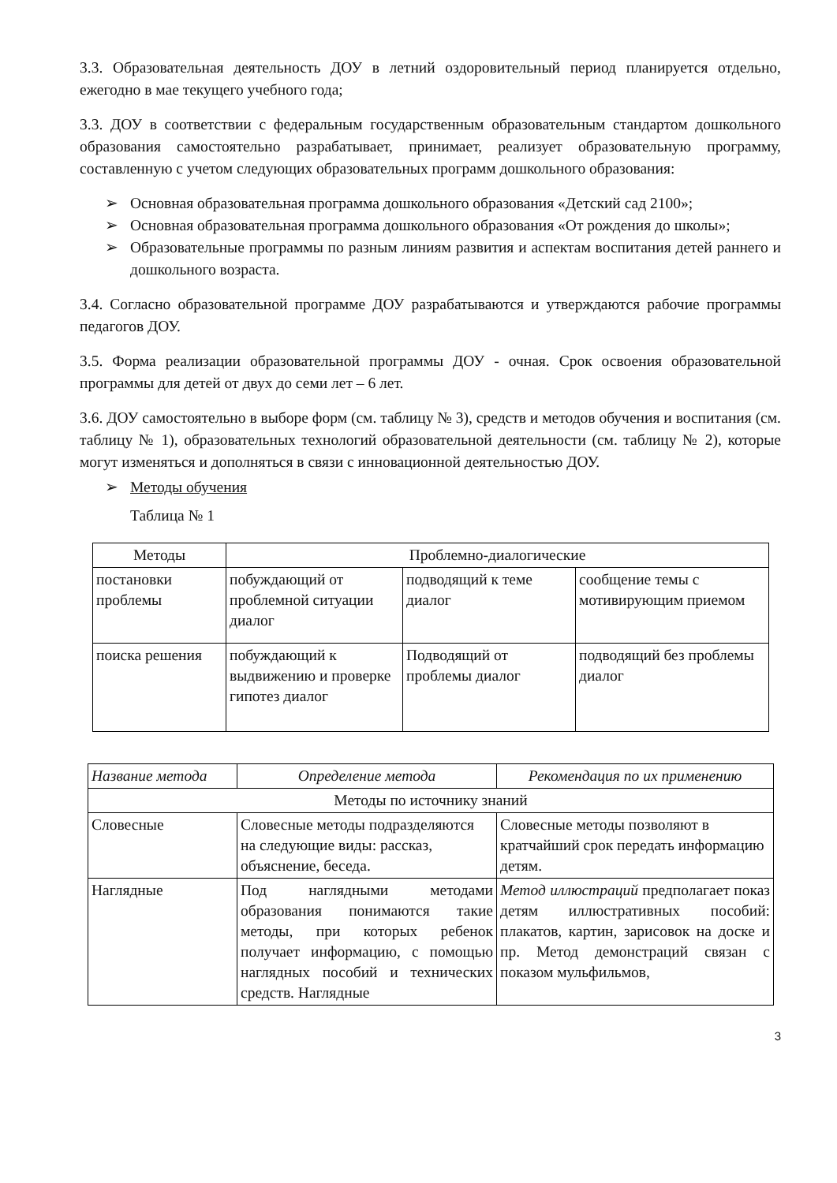3.3. Образовательная деятельность ДОУ в летний оздоровительный период планируется отдельно, ежегодно в мае текущего учебного года;
3.3. ДОУ в соответствии с федеральным государственным образовательным стандартом дошкольного образования самостоятельно разрабатывает, принимает, реализует образовательную программу, составленную с учетом следующих образовательных программ дошкольного образования:
➢ Основная образовательная программа дошкольного образования «Детский сад 2100»;
➢ Основная образовательная программа дошкольного образования «От рождения до школы»;
➢ Образовательные программы по разным линиям развития и аспектам воспитания детей раннего и дошкольного возраста.
3.4. Согласно образовательной программе ДОУ разрабатываются и утверждаются рабочие программы педагогов ДОУ.
3.5. Форма реализации образовательной программы ДОУ - очная. Срок освоения образовательной программы для детей от двух до семи лет – 6 лет.
3.6. ДОУ самостоятельно в выборе форм (см. таблицу № 3), средств и методов обучения и воспитания (см. таблицу № 1), образовательных технологий образовательной деятельности (см. таблицу № 2), которые могут изменяться и дополняться в связи с инновационной деятельностью ДОУ.
➢ Методы обучения
Таблица № 1
| Методы | Проблемно-диалогические | | |
| --- | --- | --- | --- |
| постановки проблемы | побуждающий от проблемной ситуации диалог | подводящий к теме диалог | сообщение темы с мотивирующим приемом |
| поиска решения | побуждающий к выдвижению и проверке гипотез диалог | Подводящий от проблемы диалог | подводящий без проблемы диалог |
| Название метода | Определение метода | Рекомендация по их применению |
| --- | --- | --- |
| Методы по источнику знаний | | |
| Словесные | Словесные методы подразделяются на следующие виды: рассказ, объяснение, беседа. | Словесные методы позволяют в кратчайший срок передать информацию детям. |
| Наглядные | Под наглядными методами образования понимаются такие методы, при которых ребенок получает информацию, с помощью наглядных пособий и технических средств. Наглядные | Метод иллюстраций предполагает показ детям иллюстративных пособий: плакатов, картин, зарисовок на доске и пр. Метод демонстраций связан с показом мульфильмов, |
3